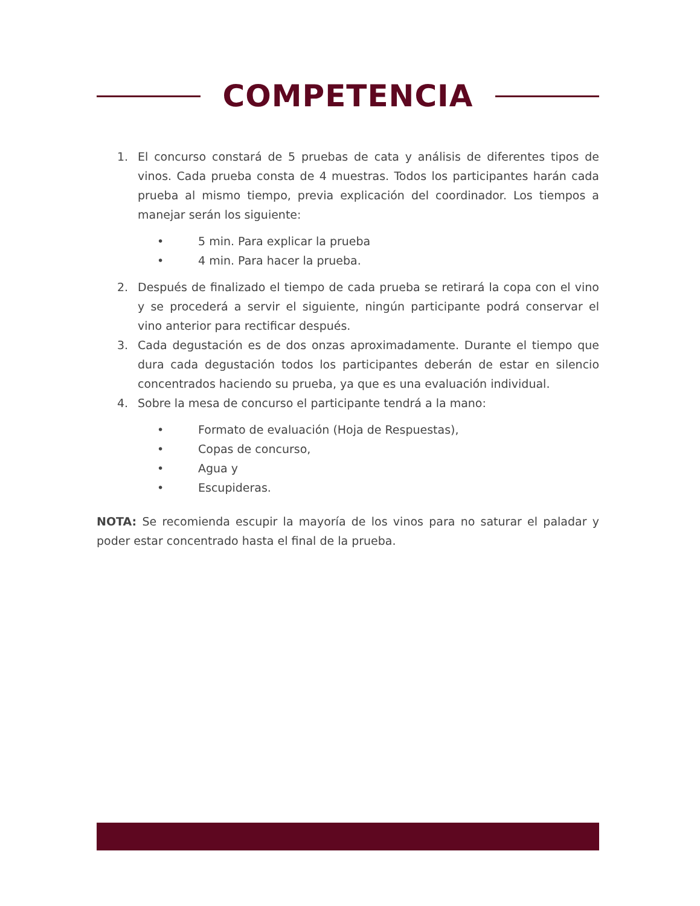COMPETENCIA
1. El concurso constará de 5 pruebas de cata y análisis de diferentes tipos de vinos. Cada prueba consta de 4 muestras. Todos los participantes harán cada prueba al mismo tiempo, previa explicación del coordinador. Los tiempos a manejar serán los siguiente:
• 5 min. Para explicar la prueba
• 4 min. Para hacer la prueba.
2. Después de finalizado el tiempo de cada prueba se retirará la copa con el vino y se procederá a servir el siguiente, ningún participante podrá conservar el vino anterior para rectificar después.
3. Cada degustación es de dos onzas aproximadamente. Durante el tiempo que dura cada degustación todos los participantes deberán de estar en silencio concentrados haciendo su prueba, ya que es una evaluación individual.
4. Sobre la mesa de concurso el participante tendrá a la mano:
• Formato de evaluación (Hoja de Respuestas),
• Copas de concurso,
• Agua y
• Escupideras.
NOTA: Se recomienda escupir la mayoría de los vinos para no saturar el paladar y poder estar concentrado hasta el final de la prueba.